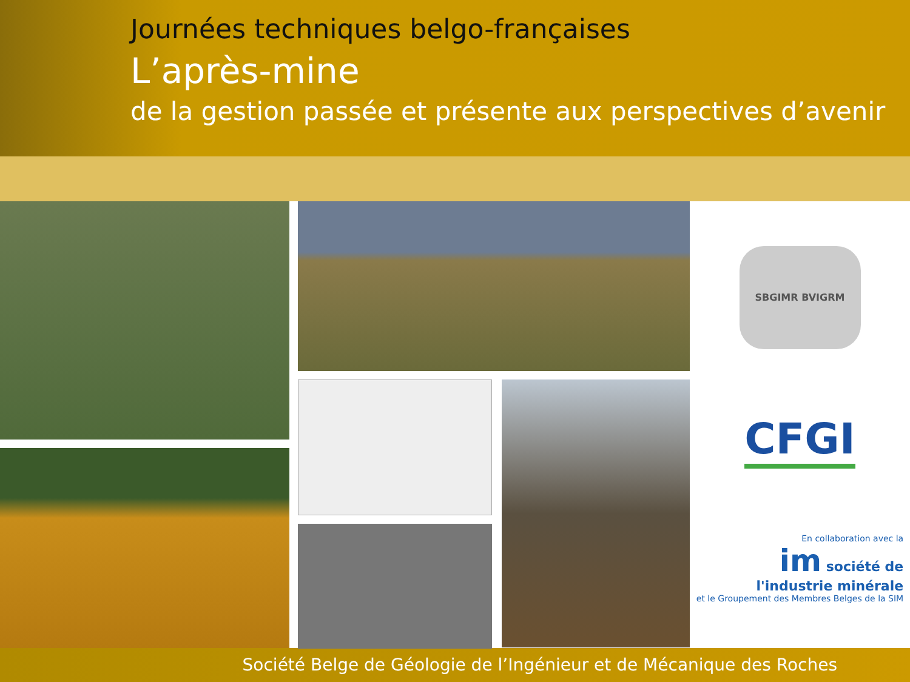Journées techniques belgo-françaises
L’après-mine
de la gestion passée et présente aux perspectives d’avenir
SBGIMR BVIGRM
CFGI
En collaboration avec la
im société de
l'industrie minérale
et le Groupement des Membres Belges de la SIM
Société Belge de Géologie de l’Ingénieur et de Mécanique des Roches